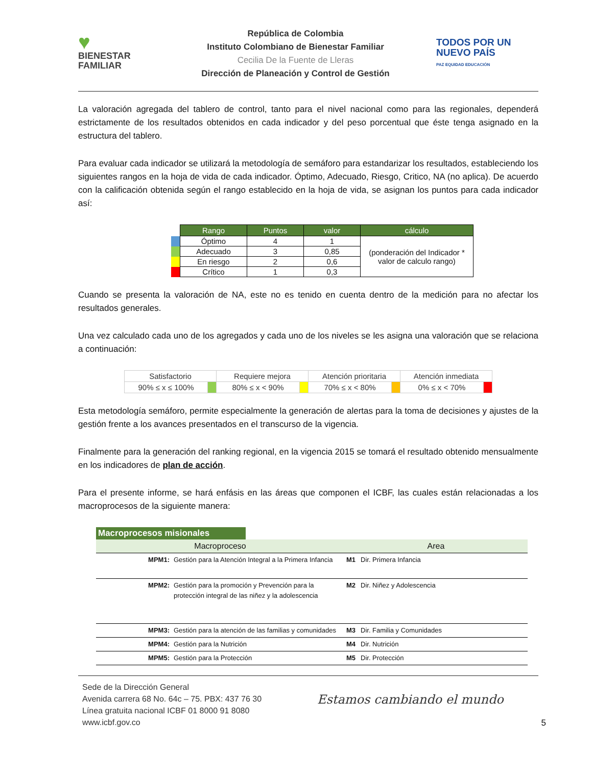♥
BIENESTAR
FAMILIAR
República de Colombia
Instituto Colombiano de Bienestar Familiar
Cecilia De la Fuente de Lleras
Dirección de Planeación y Control de Gestión
TODOS POR UN
NUEVO PAÍS
PAZ EQUIDAD EDUCACIÓN
La valoración agregada del tablero de control, tanto para el nivel nacional como para las regionales, dependerá estrictamente de los resultados obtenidos en cada indicador y del peso porcentual que éste tenga asignado en la estructura del tablero.
Para evaluar cada indicador se utilizará la metodología de semáforo para estandarizar los resultados, estableciendo los siguientes rangos en la hoja de vida de cada indicador. Óptimo, Adecuado, Riesgo, Critico, NA (no aplica). De acuerdo con la calificación obtenida según el rango establecido en la hoja de vida, se asignan los puntos para cada indicador así:
| | Rango | Puntos | valor | cálculo |
| | Óptimo | 4 | 1 | (ponderación del Indicador * valor de calculo rango) |
| | Adecuado | 3 | 0,85 | |
| | En riesgo | 2 | 0,6 | |
| | Crítico | 1 | 0,3 | |
Cuando se presenta la valoración de NA, este no es tenido en cuenta dentro de la medición para no afectar los resultados generales.
Una vez calculado cada uno de los agregados y cada uno de los niveles se les asigna una valoración que se relaciona a continuación:
| Satisfactorio | | Requiere mejora | | Atención prioritaria | | Atención inmediata | |
| 90% ≤ x ≤ 100% | | 80% ≤ x < 90% | | 70% ≤ x < 80% | | 0% ≤ x < 70% | |
Esta metodología semáforo, permite especialmente la generación de alertas para la toma de decisiones y ajustes de la gestión frente a los avances presentados en el transcurso de la vigencia.
Finalmente para la generación del ranking regional, en la vigencia 2015 se tomará el resultado obtenido mensualmente en los indicadores de plan de acción.
Para el presente informe, se hará enfásis en las áreas que componen el ICBF, las cuales están relacionadas a los macroprocesos de la siguiente manera:
| Macroprocesos misionales | | | |
| Macroproceso | | Area | |
| MPM1: | Gestión para la Atención Integral a la Primera Infancia | M1 | Dir. Primera Infancia |
| MPM2: | Gestión para la promoción y Prevención para la protección integral de las niñez y la adolescencia | M2 | Dir. Niñez y Adolescencia |
| MPM3: | Gestión para la atención de las familias y comunidades | M3 | Dir. Familia y Comunidades |
| MPM4: | Gestión para la Nutrición | M4 | Dir. Nutrición |
| MPM5: | Gestión para la Protección | M5 | Dir. Protección |
Sede de la Dirección General
Avenida carrera 68 No. 64c – 75. PBX: 437 76 30
Línea gratuita nacional ICBF 01 8000 91 8080
www.icbf.gov.co
Estamos cambiando el mundo
5